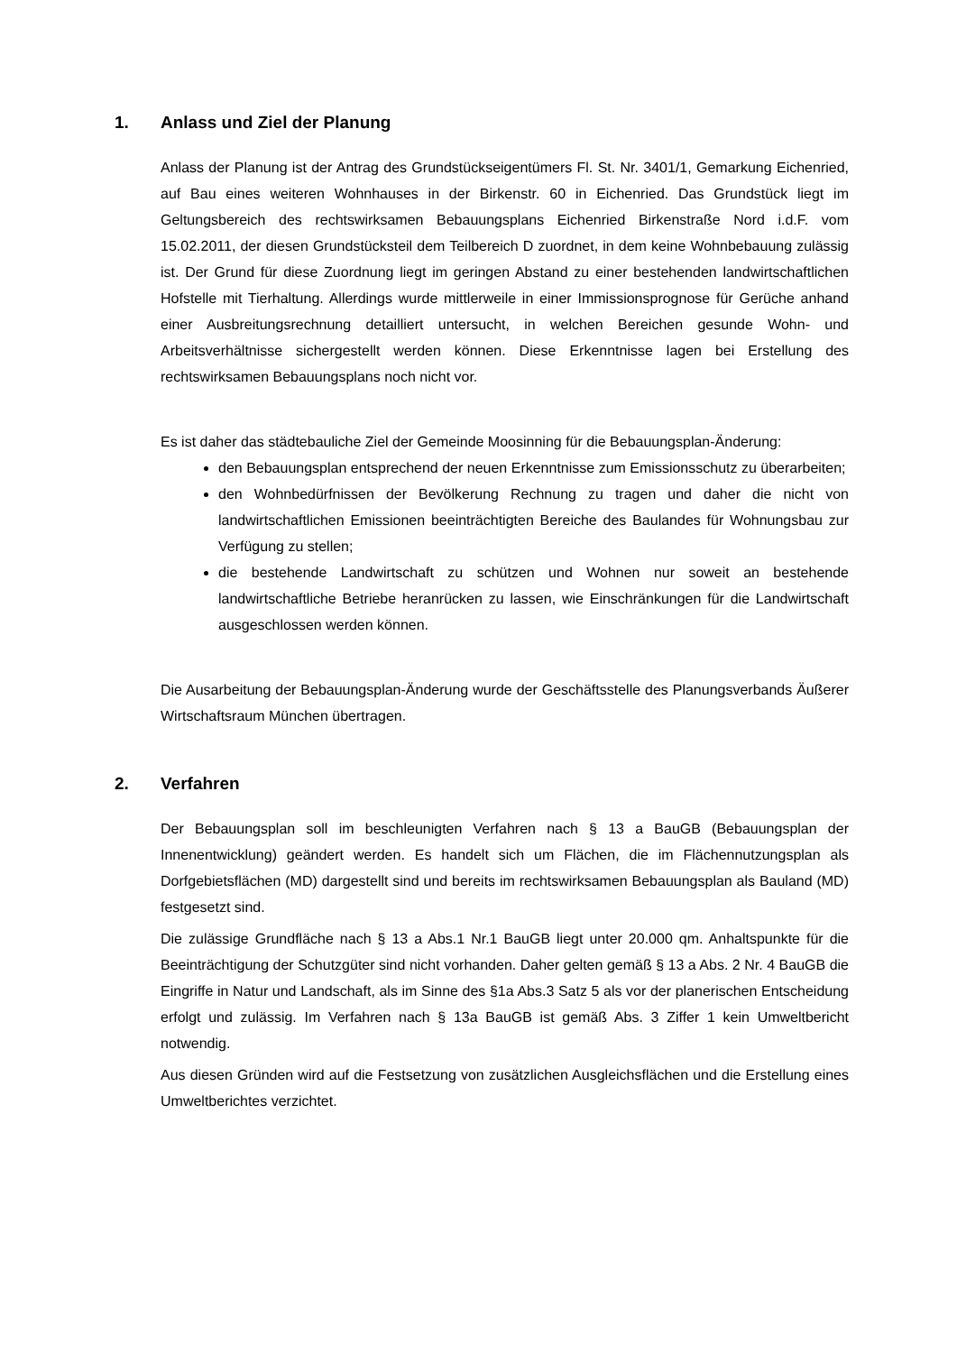1. Anlass und Ziel der Planung
Anlass der Planung ist der Antrag des Grundstückseigentümers Fl. St. Nr. 3401/1, Gemarkung Eichenried, auf Bau eines weiteren Wohnhauses in der Birkenstr. 60 in Eichenried. Das Grundstück liegt im Geltungsbereich des rechtswirksamen Bebauungsplans Eichenried Birkenstraße Nord i.d.F. vom 15.02.2011, der diesen Grundstücksteil dem Teilbereich D zuordnet, in dem keine Wohnbebauung zulässig ist. Der Grund für diese Zuordnung liegt im geringen Abstand zu einer bestehenden landwirtschaftlichen Hofstelle mit Tierhaltung. Allerdings wurde mittlerweile in einer Immissionsprognose für Gerüche anhand einer Ausbreitungsrechnung detailliert untersucht, in welchen Bereichen gesunde Wohn- und Arbeitsverhältnisse sichergestellt werden können. Diese Erkenntnisse lagen bei Erstellung des rechtswirksamen Bebauungsplans noch nicht vor.
Es ist daher das städtebauliche Ziel der Gemeinde Moosinning für die Bebauungsplan-Änderung:
den Bebauungsplan entsprechend der neuen Erkenntnisse zum Emissionsschutz zu überarbeiten;
den Wohnbedürfnissen der Bevölkerung Rechnung zu tragen und daher die nicht von landwirtschaftlichen Emissionen beeinträchtigten Bereiche des Baulandes für Wohnungsbau zur Verfügung zu stellen;
die bestehende Landwirtschaft zu schützen und Wohnen nur soweit an bestehende landwirtschaftliche Betriebe heranrücken zu lassen, wie Einschränkungen für die Landwirtschaft ausgeschlossen werden können.
Die Ausarbeitung der Bebauungsplan-Änderung wurde der Geschäftsstelle des Planungsverbands Äußerer Wirtschaftsraum München übertragen.
2. Verfahren
Der Bebauungsplan soll im beschleunigten Verfahren nach § 13 a BauGB (Bebauungsplan der Innenentwicklung) geändert werden. Es handelt sich um Flächen, die im Flächennutzungsplan als Dorfgebietsflächen (MD) dargestellt sind und bereits im rechtswirksamen Bebauungsplan als Bauland (MD) festgesetzt sind.
Die zulässige Grundfläche nach § 13 a Abs.1 Nr.1 BauGB liegt unter 20.000 qm. Anhaltspunkte für die Beeinträchtigung der Schutzgüter sind nicht vorhanden. Daher gelten gemäß § 13 a Abs. 2 Nr. 4 BauGB die Eingriffe in Natur und Landschaft, als im Sinne des §1a Abs.3 Satz 5 als vor der planerischen Entscheidung erfolgt und zulässig. Im Verfahren nach § 13a BauGB ist gemäß Abs. 3 Ziffer 1 kein Umweltbericht notwendig.
Aus diesen Gründen wird auf die Festsetzung von zusätzlichen Ausgleichsflächen und die Erstellung eines Umweltberichtes verzichtet.